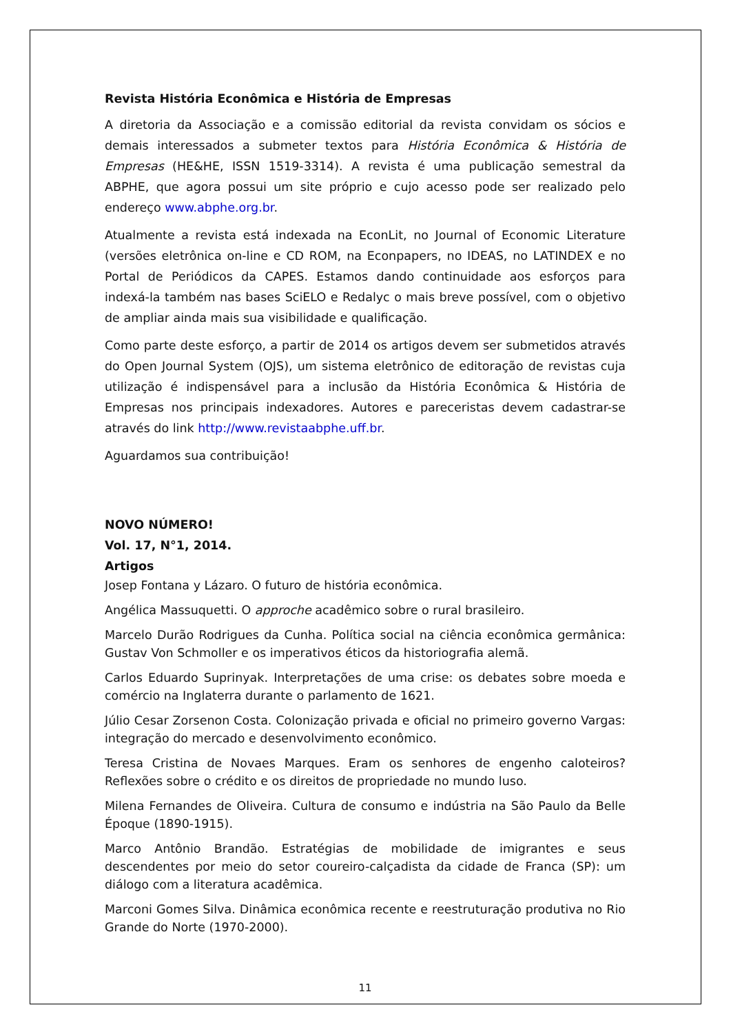Revista História Econômica e História de Empresas
A diretoria da Associação e a comissão editorial da revista convidam os sócios e demais interessados a submeter textos para História Econômica & História de Empresas (HE&HE, ISSN 1519-3314). A revista é uma publicação semestral da ABPHE, que agora possui um site próprio e cujo acesso pode ser realizado pelo endereço www.abphe.org.br.
Atualmente a revista está indexada na EconLit, no Journal of Economic Literature (versões eletrônica on-line e CD ROM, na Econpapers, no IDEAS, no LATINDEX e no Portal de Periódicos da CAPES. Estamos dando continuidade aos esforços para indexá-la também nas bases SciELO e Redalyc o mais breve possível, com o objetivo de ampliar ainda mais sua visibilidade e qualificação.
Como parte deste esforço, a partir de 2014 os artigos devem ser submetidos através do Open Journal System (OJS), um sistema eletrônico de editoração de revistas cuja utilização é indispensável para a inclusão da História Econômica & História de Empresas nos principais indexadores. Autores e pareceristas devem cadastrar-se através do link http://www.revistaabphe.uff.br.
Aguardamos sua contribuição!
NOVO NÚMERO!
Vol. 17, N°1, 2014.
Artigos
Josep Fontana y Lázaro. O futuro de história econômica.
Angélica Massuquetti. O approche acadêmico sobre o rural brasileiro.
Marcelo Durão Rodrigues da Cunha. Política social na ciência econômica germânica: Gustav Von Schmoller e os imperativos éticos da historiografia alemã.
Carlos Eduardo Suprinyak. Interpretações de uma crise: os debates sobre moeda e comércio na Inglaterra durante o parlamento de 1621.
Júlio Cesar Zorsenon Costa. Colonização privada e oficial no primeiro governo Vargas: integração do mercado e desenvolvimento econômico.
Teresa Cristina de Novaes Marques. Eram os senhores de engenho caloteiros? Reflexões sobre o crédito e os direitos de propriedade no mundo luso.
Milena Fernandes de Oliveira. Cultura de consumo e indústria na São Paulo da Belle Époque (1890-1915).
Marco Antônio Brandão. Estratégias de mobilidade de imigrantes e seus descendentes por meio do setor coureiro-calçadista da cidade de Franca (SP): um diálogo com a literatura acadêmica.
Marconi Gomes Silva. Dinâmica econômica recente e reestruturação produtiva no Rio Grande do Norte (1970-2000).
11